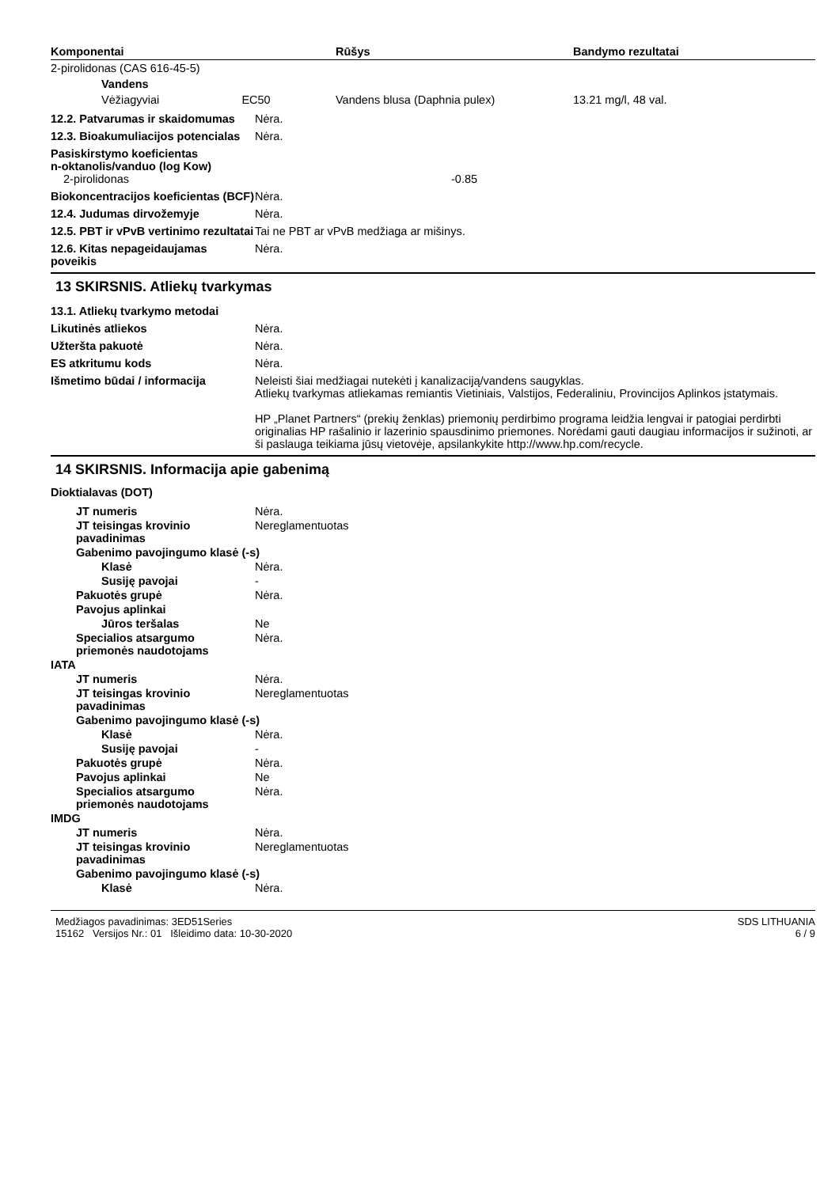| Komponentai | Rūšys | Bandymo rezultatai |
| --- | --- | --- |
| 2-pirolidonas (CAS 616-45-5) | | |
| Vandens | | |
| Vėžiagyviai EC50 | Vandens blusa (Daphnia pulex) | 13.21 mg/l, 48 val. |
12.2. Patvarumas ir skaidomumas
Nėra.
12.3. Bioakumuliacijos potencialas
Nėra.
Pasiskirstymo koeficientas
n-oktanolis/vanduo (log Kow)
2-pirolidonas -0.85
Biokoncentracijos koeficientas (BCF)
Nėra.
12.4. Judumas dirvožemyje Nėra.
12.5. PBT ir vPvB vertinimo rezultatai
Tai ne PBT ar vPvB medžiaga ar mišinys.
12.6. Kitas nepageidaujamas poveikis
Nėra.
13 SKIRSNIS. Atliekų tvarkymas
13.1. Atliekų tvarkymo metodai
Likutinės atliekos Nėra.
Užteršta pakuotė Nėra.
ES atkritumu kods Nėra.
Išmetimo būdai / informacija Neleisti šiai medžiagai nutekėti į kanalizaciją/vandens saugyklas.
Atliekų tvarkymas atliekamas remiantis Vietiniais, Valstijos, Federaliniu, Provincijos Aplinkos įstatymais.
HP „Planet Partners“ (prekių ženklas) priemonių perdirbimo programa leidžia lengvai ir patogiai perdirbti originalias HP rašalinio ir lazerinio spausdinimo priemones. Norėdami gauti daugiau informacijos ir sužinoti, ar ši paslauga teikiama jūsų vietovėje, apsilankykite http://www.hp.com/recycle.
14 SKIRSNIS. Informacija apie gabenimą
Dioktialavas (DOT)
JT numeris Nėra.
JT teisingas krovinio pavadinimas
Nereglamentuotas
Gabenimo pavojingumo klasė (-s)
Klasė Nėra.
Susiję pavojai -
Pakuotės grupė Nėra.
Pavojus aplinkai
Jūros teršalas Ne
Specialios atsargumo priemonės naudotojams
Nėra.
IATA
JT numeris Nėra.
JT teisingas krovinio pavadinimas
Nereglamentuotas
Gabenimo pavojingumo klasė (-s)
Klasė Nėra.
Susiję pavojai -
Pakuotės grupė Nėra.
Pavojus aplinkai Ne
Specialios atsargumo priemonės naudotojams
Nėra.
IMDG
JT numeris Nėra.
JT teisingas krovinio pavadinimas
Nereglamentuotas
Gabenimo pavojingumo klasė (-s)
Klasė Nėra.
Medžiagos pavadinimas: 3ED51Series
15162 Versijos Nr.: 01 Išleidimo data: 10-30-2020
SDS LITHUANIA
6 / 9